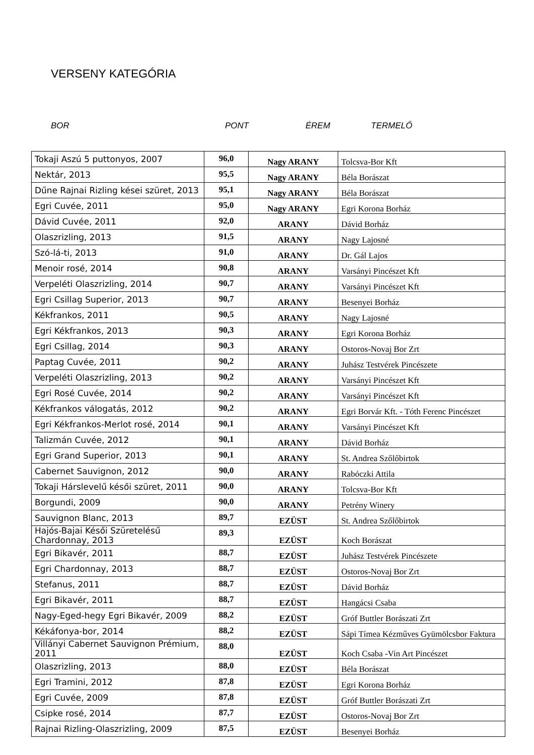VERSENY KATEGÓRIA
BOR PONT ÉREM TERMELŐ
| Tokaji Aszú 5 puttonyos, 2007 | 96,0 | Nagy ARANY | Tolcsva-Bor Kft |
| Nektár, 2013 | 95,5 | Nagy ARANY | Béla Borászat |
| Dűne Rajnai Rizling kései szüret, 2013 | 95,1 | Nagy ARANY | Béla Borászat |
| Egri Cuvée, 2011 | 95,0 | Nagy ARANY | Egri Korona Borház |
| Dávid Cuvée, 2011 | 92,0 | ARANY | Dávid Borház |
| Olaszrizling, 2013 | 91,5 | ARANY | Nagy Lajosné |
| Szó-lá-ti, 2013 | 91,0 | ARANY | Dr. Gál Lajos |
| Menoir rosé, 2014 | 90,8 | ARANY | Varsányi Pincészet Kft |
| Verpeléti Olaszrizling, 2014 | 90,7 | ARANY | Varsányi Pincészet Kft |
| Egri Csillag Superior, 2013 | 90,7 | ARANY | Besenyei Borház |
| Kékfrankos, 2011 | 90,5 | ARANY | Nagy Lajosné |
| Egri Kékfrankos, 2013 | 90,3 | ARANY | Egri Korona Borház |
| Egri Csillag, 2014 | 90,3 | ARANY | Ostoros-Novaj Bor Zrt |
| Paptag Cuvée, 2011 | 90,2 | ARANY | Juhász Testvérek Pincészete |
| Verpeléti Olaszrizling, 2013 | 90,2 | ARANY | Varsányi Pincészet Kft |
| Egri Rosé Cuvée, 2014 | 90,2 | ARANY | Varsányi Pincészet Kft |
| Kékfrankos válogatás, 2012 | 90,2 | ARANY | Egri Borvár Kft. - Tóth Ferenc Pincészet |
| Egri Kékfrankos-Merlot rosé, 2014 | 90,1 | ARANY | Varsányi Pincészet Kft |
| Talizmán Cuvée, 2012 | 90,1 | ARANY | Dávid Borház |
| Egri Grand Superior, 2013 | 90,1 | ARANY | St. Andrea Szőlőbirtok |
| Cabernet Sauvignon, 2012 | 90,0 | ARANY | Rabóczki Attila |
| Tokaji Hárslevelű késői szüret, 2011 | 90,0 | ARANY | Tolcsva-Bor Kft |
| Borgundi, 2009 | 90,0 | ARANY | Petrény Winery |
| Sauvignon Blanc, 2013 | 89,7 | EZÜST | St. Andrea Szőlőbirtok |
| Hajós-Bajai Késői Szüretelésű Chardonnay, 2013 | 89,3 | EZÜST | Koch Borászat |
| Egri Bikavér, 2011 | 88,7 | EZÜST | Juhász Testvérek Pincészete |
| Egri Chardonnay, 2013 | 88,7 | EZÜST | Ostoros-Novaj Bor Zrt |
| Stefanus, 2011 | 88,7 | EZÜST | Dávid Borház |
| Egri Bikavér, 2011 | 88,7 | EZÜST | Hangácsi Csaba |
| Nagy-Eged-hegy Egri Bikavér, 2009 | 88,2 | EZÜST | Gróf Buttler Borászati Zrt |
| Kékáfonya-bor, 2014 | 88,2 | EZÜST | Sápi Tímea Kézműves Gyümölcsbor Faktura |
| Villányi Cabernet Sauvignon Prémium, 2011 | 88,0 | EZÜST | Koch Csaba -Vin Art Pincészet |
| Olaszrizling, 2013 | 88,0 | EZÜST | Béla Borászat |
| Egri Tramini, 2012 | 87,8 | EZÜST | Egri Korona Borház |
| Egri Cuvée, 2009 | 87,8 | EZÜST | Gróf Buttler Borászati Zrt |
| Csipke rosé, 2014 | 87,7 | EZÜST | Ostoros-Novaj Bor Zrt |
| Rajnai Rizling-Olaszrizling, 2009 | 87,5 | EZÜST | Besenyei Borház |